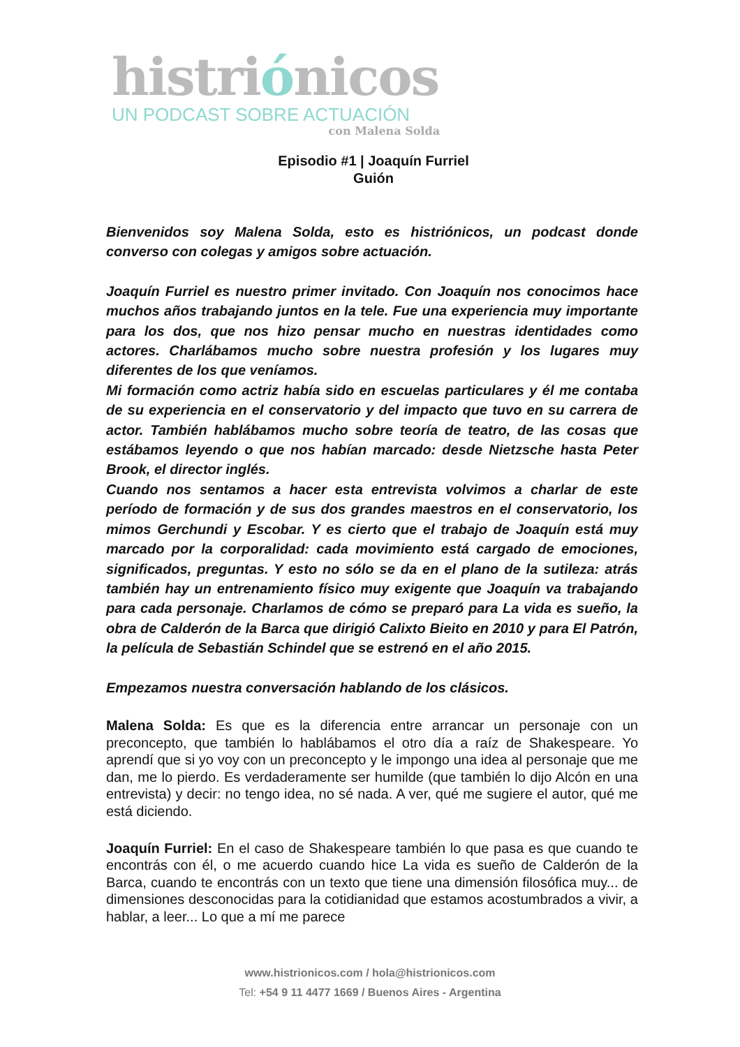histriónicos
UN PODCAST SOBRE ACTUACIÓN
con Malena Solda
Episodio #1 | Joaquín Furriel
Guión
Bienvenidos soy Malena Solda, esto es histriónicos, un podcast donde converso con colegas y amigos sobre actuación.
Joaquín Furriel es nuestro primer invitado. Con Joaquín nos conocimos hace muchos años trabajando juntos en la tele. Fue una experiencia muy importante para los dos, que nos hizo pensar mucho en nuestras identidades como actores. Charlábamos mucho sobre nuestra profesión y los lugares muy diferentes de los que veníamos.
Mi formación como actriz había sido en escuelas particulares y él me contaba de su experiencia en el conservatorio y del impacto que tuvo en su carrera de actor. También hablábamos mucho sobre teoría de teatro, de las cosas que estábamos leyendo o que nos habían marcado: desde Nietzsche hasta Peter Brook, el director inglés.
Cuando nos sentamos a hacer esta entrevista volvimos a charlar de este período de formación y de sus dos grandes maestros en el conservatorio, los mimos Gerchundi y Escobar. Y es cierto que el trabajo de Joaquín está muy marcado por la corporalidad: cada movimiento está cargado de emociones, significados, preguntas. Y esto no sólo se da en el plano de la sutileza: atrás también hay un entrenamiento físico muy exigente que Joaquín va trabajando para cada personaje. Charlamos de cómo se preparó para La vida es sueño, la obra de Calderón de la Barca que dirigió Calixto Bieito en 2010 y para El Patrón, la película de Sebastián Schindel que se estrenó en el año 2015.
Empezamos nuestra conversación hablando de los clásicos.
Malena Solda: Es que es la diferencia entre arrancar un personaje con un preconcepto, que también lo hablábamos el otro día a raíz de Shakespeare. Yo aprendí que si yo voy con un preconcepto y le impongo una idea al personaje que me dan, me lo pierdo. Es verdaderamente ser humilde (que también lo dijo Alcón en una entrevista) y decir: no tengo idea, no sé nada. A ver, qué me sugiere el autor, qué me está diciendo.
Joaquín Furriel: En el caso de Shakespeare también lo que pasa es que cuando te encontrás con él, o me acuerdo cuando hice La vida es sueño de Calderón de la Barca, cuando te encontrás con un texto que tiene una dimensión filosófica muy... de dimensiones desconocidas para la cotidianidad que estamos acostumbrados a vivir, a hablar, a leer... Lo que a mí me parece
www.histrionicos.com / hola@histrionicos.com
Tel: +54 9 11 4477 1669 / Buenos Aires - Argentina